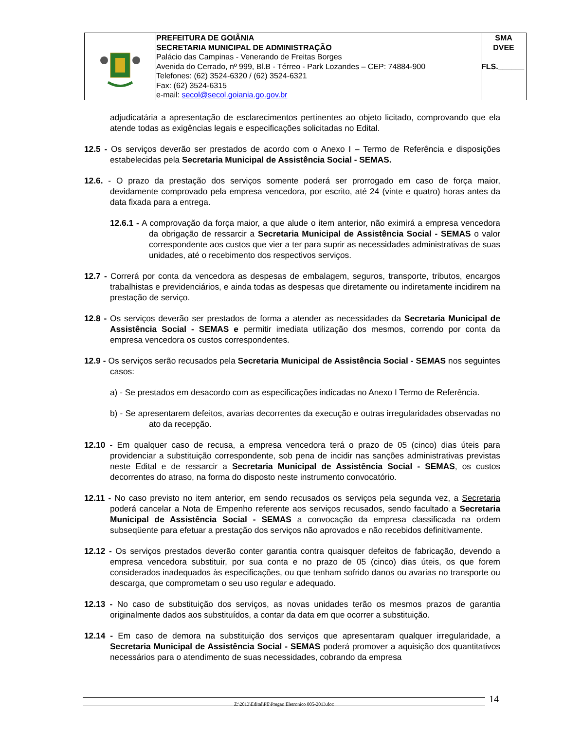| | PREFEITURA DE GOIÂNIA SECRETARIA MUNICIPAL DE ADMINISTRAÇÃO Palácio das Campinas - Venerando de Freitas Borges Avenida do Cerrado, nº 999, Bl.B - Térreo - Park Lozandes – CEP: 74884-900 Telefones: (62) 3524-6320 / (62) 3524-6321 Fax: (62) 3524-6315 e-mail: secol@secol.goiania.go.gov.br | SMA DVEE FLS.______ |
adjudicatária a apresentação de esclarecimentos pertinentes ao objeto licitado, comprovando que ela atende todas as exigências legais e especificações solicitadas no Edital.
12.5 - Os serviços deverão ser prestados de acordo com o Anexo I – Termo de Referência e disposições estabelecidas pela Secretaria Municipal de Assistência Social - SEMAS.
12.6. - O prazo da prestação dos serviços somente poderá ser prorrogado em caso de força maior, devidamente comprovado pela empresa vencedora, por escrito, até 24 (vinte e quatro) horas antes da data fixada para a entrega.
12.6.1 - A comprovação da força maior, a que alude o item anterior, não eximirá a empresa vencedora da obrigação de ressarcir a Secretaria Municipal de Assistência Social - SEMAS o valor correspondente aos custos que vier a ter para suprir as necessidades administrativas de suas unidades, até o recebimento dos respectivos serviços.
12.7 - Correrá por conta da vencedora as despesas de embalagem, seguros, transporte, tributos, encargos trabalhistas e previdenciários, e ainda todas as despesas que diretamente ou indiretamente incidirem na prestação de serviço.
12.8 - Os serviços deverão ser prestados de forma a atender as necessidades da Secretaria Municipal de Assistência Social - SEMAS e permitir imediata utilização dos mesmos, correndo por conta da empresa vencedora os custos correspondentes.
12.9 - Os serviços serão recusados pela Secretaria Municipal de Assistência Social - SEMAS nos seguintes casos:
a) - Se prestados em desacordo com as especificações indicadas no Anexo I Termo de Referência.
b) - Se apresentarem defeitos, avarias decorrentes da execução e outras irregularidades observadas no ato da recepção.
12.10 - Em qualquer caso de recusa, a empresa vencedora terá o prazo de 05 (cinco) dias úteis para providenciar a substituição correspondente, sob pena de incidir nas sanções administrativas previstas neste Edital e de ressarcir a Secretaria Municipal de Assistência Social - SEMAS, os custos decorrentes do atraso, na forma do disposto neste instrumento convocatório.
12.11 - No caso previsto no item anterior, em sendo recusados os serviços pela segunda vez, a Secretaria poderá cancelar a Nota de Empenho referente aos serviços recusados, sendo facultado a Secretaria Municipal de Assistência Social - SEMAS a convocação da empresa classificada na ordem subseqüente para efetuar a prestação dos serviços não aprovados e não recebidos definitivamente.
12.12 - Os serviços prestados deverão conter garantia contra quaisquer defeitos de fabricação, devendo a empresa vencedora substituir, por sua conta e no prazo de 05 (cinco) dias úteis, os que forem considerados inadequados às especificações, ou que tenham sofrido danos ou avarias no transporte ou descarga, que comprometam o seu uso regular e adequado.
12.13 - No caso de substituição dos serviços, as novas unidades terão os mesmos prazos de garantia originalmente dados aos substituídos, a contar da data em que ocorrer a substituição.
12.14 - Em caso de demora na substituição dos serviços que apresentaram qualquer irregularidade, a Secretaria Municipal de Assistência Social - SEMAS poderá promover a aquisição dos quantitativos necessários para o atendimento de suas necessidades, cobrando da empresa
Z:\2013\Edital\PE\Pregao Eletronico 005-2013.doc 14